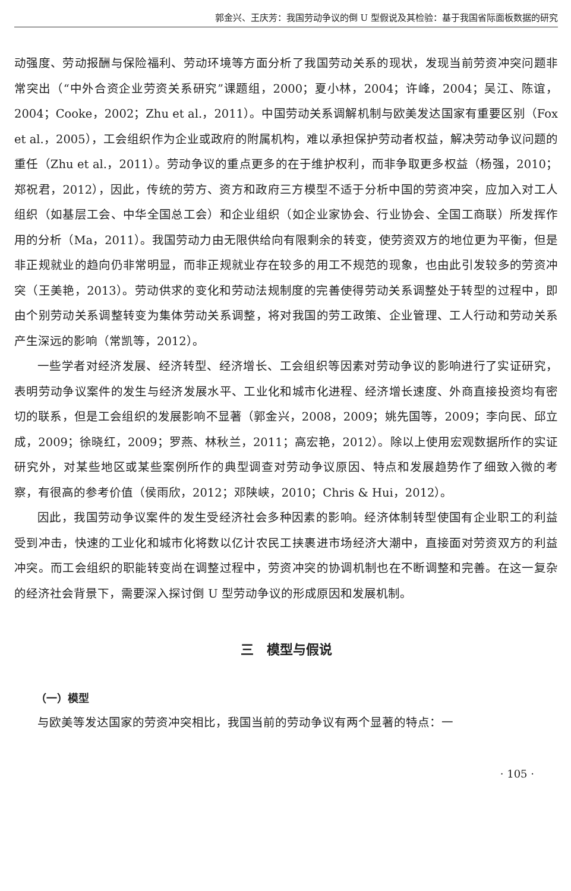郭金兴、王庆芳：我国劳动争议的倒 U 型假说及其检验：基于我国省际面板数据的研究
动强度、劳动报酬与保险福利、劳动环境等方面分析了我国劳动关系的现状，发现当前劳资冲突问题非常突出（“中外合资企业劳资关系研究”课题组，2000；夏小林，2004；许峰，2004；吴江、陈谊，2004；Cooke，2002；Zhu et al.，2011）。中国劳动关系调解机制与欧美发达国家有重要区别（Fox et al.，2005），工会组织作为企业或政府的附属机构，难以承担保护劳动者权益，解决劳动争议问题的重任（Zhu et al.，2011）。劳动争议的重点更多的在于维护权利，而非争取更多权益（杨强，2010；郑祝君，2012），因此，传统的劳方、资方和政府三方模型不适于分析中国的劳资冲突，应加入对工人组织（如基层工会、中华全国总工会）和企业组织（如企业家协会、行业协会、全国工商联）所发挥作用的分析（Ma，2011）。我国劳动力由无限供给向有限剩余的转变，使劳资双方的地位更为平衡，但是非正规就业的趋向仍非常明显，而非正规就业存在较多的用工不规范的现象，也由此引发较多的劳资冲突（王美艳，2013）。劳动供求的变化和劳动法规制度的完善使得劳动关系调整处于转型的过程中，即由个别劳动关系调整转变为集体劳动关系调整，将对我国的劳工政策、企业管理、工人行动和劳动关系产生深远的影响（常凯等，2012）。
一些学者对经济发展、经济转型、经济增长、工会组织等因素对劳动争议的影响进行了实证研究，表明劳动争议案件的发生与经济发展水平、工业化和城市化进程、经济增长速度、外商直接投资均有密切的联系，但是工会组织的发展影响不显著（郭金兴，2008，2009；姚先国等，2009；李向民、邱立成，2009；徐晓红，2009；罗燕、林秋兰，2011；高宏艳，2012）。除以上使用宏观数据所作的实证研究外，对某些地区或某些案例所作的典型调查对劳动争议原因、特点和发展趋势作了细致入微的考察，有很高的参考价值（侯雨欣，2012；邓陕峡，2010；Chris & Hui，2012）。
因此，我国劳动争议案件的发生受经济社会多种因素的影响。经济体制转型使国有企业职工的利益受到冲击，快速的工业化和城市化将数以亿计农民工挟裹进市场经济大潮中，直接面对劳资双方的利益冲突。而工会组织的职能转变尚在调整过程中，劳资冲突的协调机制也在不断调整和完善。在这一复杂的经济社会背景下，需要深入探讨倒 U 型劳动争议的形成原因和发展机制。
三　模型与假说
（一）模型
与欧美等发达国家的劳资冲突相比，我国当前的劳动争议有两个显著的特点：一
· 105 ·